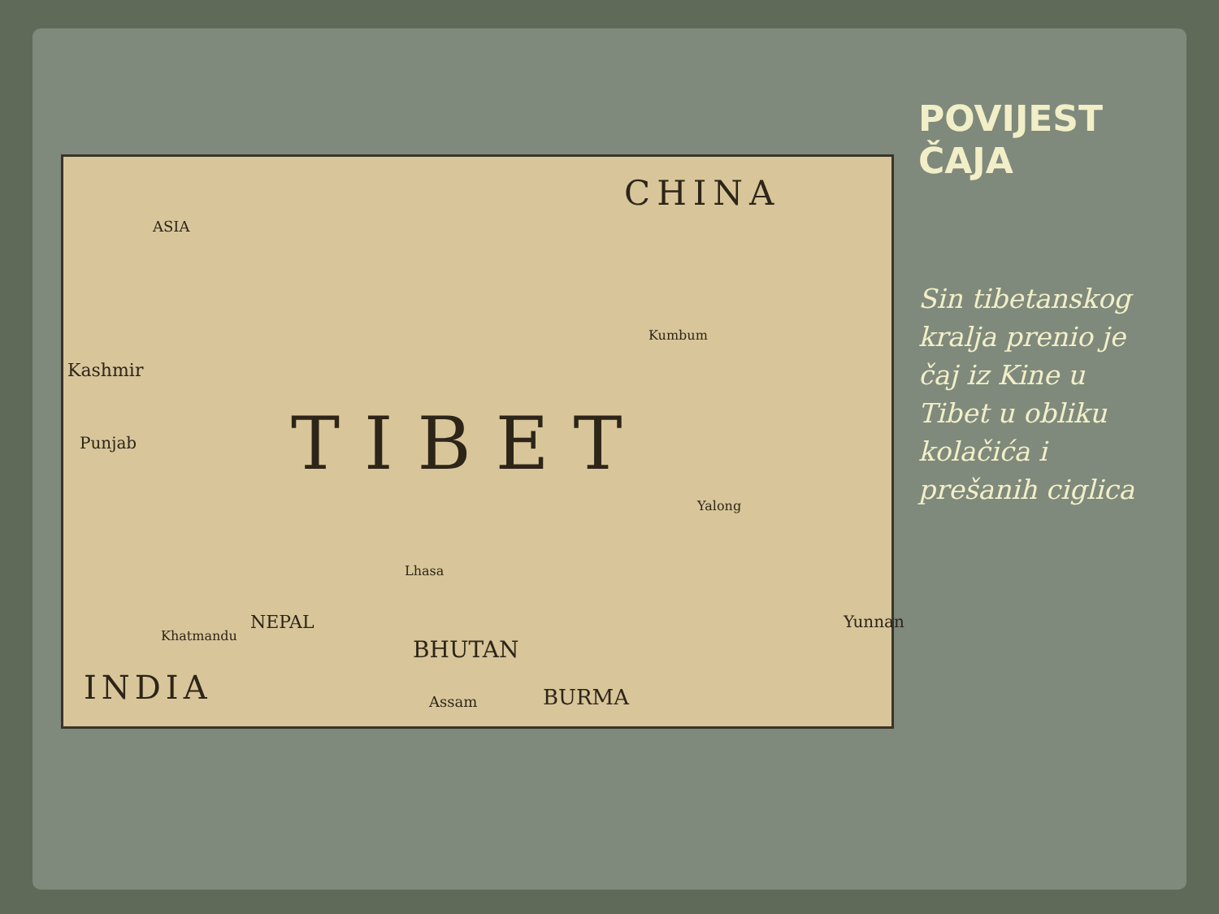CHINA
ASIA
TIBET
Kashmir
Punjab
Kumbum
Yalong
Lhasa
NEPAL
Khatmandu
BHUTAN
INDIA BURMA Assam
Yunnan
POVIJEST ČAJA
Sin tibetanskog kralja prenio je čaj iz Kine u Tibet u obliku kolačića i prešanih ciglica